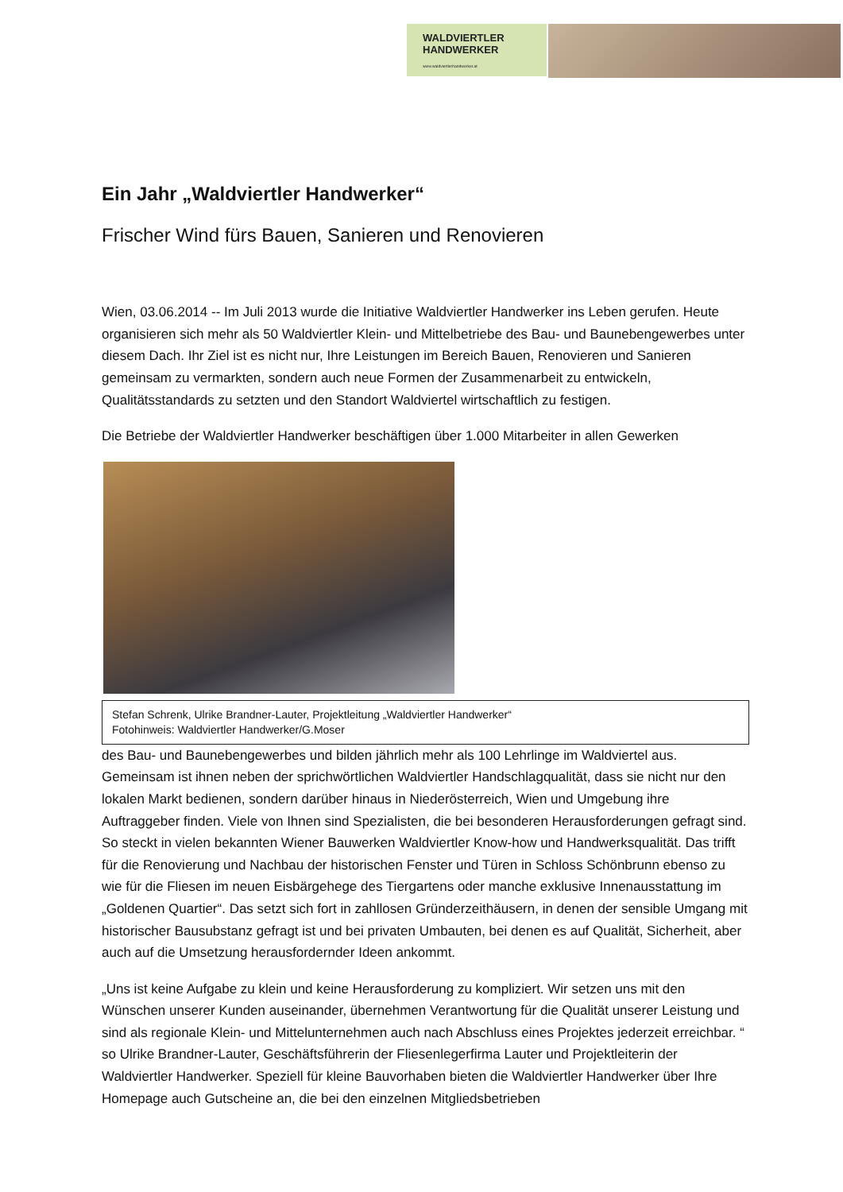WALDVIERTLER
HANDWERKER
www.waldviertlerhandwerker.at
Ein Jahr „Waldviertler Handwerker“
Frischer Wind fürs Bauen, Sanieren und Renovieren
Wien, 03.06.2014 -- Im Juli 2013 wurde die Initiative Waldviertler Handwerker ins Leben gerufen. Heute organisieren sich mehr als 50 Waldviertler Klein- und Mittelbetriebe des Bau- und Baunebengewerbes unter diesem Dach. Ihr Ziel ist es nicht nur, Ihre Leistungen im Bereich Bauen, Renovieren und Sanieren gemeinsam zu vermarkten, sondern auch neue Formen der Zusammenarbeit zu entwickeln, Qualitätsstandards zu setzten und den Standort Waldviertel wirtschaftlich zu festigen.
Die Betriebe der Waldviertler Handwerker beschäftigen über 1.000 Mitarbeiter in allen Gewerken
Stefan Schrenk, Ulrike Brandner-Lauter, Projektleitung „Waldviertler Handwerker“
Fotohinweis: Waldviertler Handwerker/G.Moser
des Bau- und Baunebengewerbes und bilden jährlich mehr als 100 Lehrlinge im Waldviertel aus. Gemeinsam ist ihnen neben der sprichwörtlichen Waldviertler Handschlagqualität, dass sie nicht nur den lokalen Markt bedienen, sondern darüber hinaus in Niederösterreich, Wien und Umgebung ihre Auftraggeber finden. Viele von Ihnen sind Spezialisten, die bei besonderen Herausforderungen gefragt sind. So steckt in vielen bekannten Wiener Bauwerken Waldviertler Know-how und Handwerksqualität. Das trifft für die Renovierung und Nachbau der historischen Fenster und Türen in Schloss Schönbrunn ebenso zu wie für die Fliesen im neuen Eisbärgehege des Tiergartens oder manche exklusive Innenausstattung im „Goldenen Quartier“. Das setzt sich fort in zahllosen Gründerzeithäusern, in denen der sensible Umgang mit historischer Bausubstanz gefragt ist und bei privaten Umbauten, bei denen es auf Qualität, Sicherheit, aber auch auf die Umsetzung herausfordernder Ideen ankommt.
„Uns ist keine Aufgabe zu klein und keine Herausforderung zu kompliziert. Wir setzen uns mit den Wünschen unserer Kunden auseinander, übernehmen Verantwortung für die Qualität unserer Leistung und sind als regionale Klein- und Mittelunternehmen auch nach Abschluss eines Projektes jederzeit erreichbar. “ so Ulrike Brandner-Lauter, Geschäftsführerin der Fliesenlegerfirma Lauter und Projektleiterin der Waldviertler Handwerker. Speziell für kleine Bauvorhaben bieten die Waldviertler Handwerker über Ihre Homepage auch Gutscheine an, die bei den einzelnen Mitgliedsbetrieben